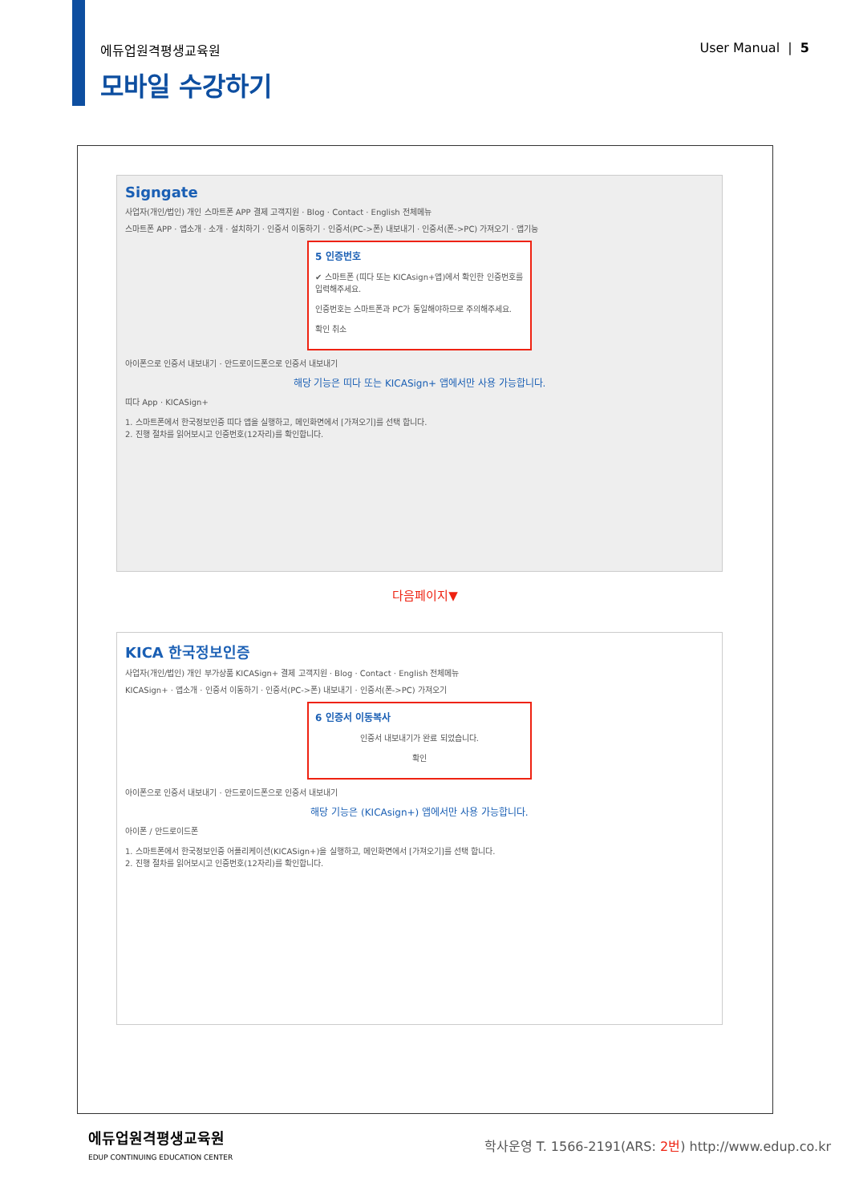에듀업원격평생교육원 User Manual | 5
모바일 수강하기
Signgate
사업자(개인/법인) 개인 스마트폰 APP 결제 고객지원 · Blog · Contact · English 전체메뉴
스마트폰 APP · 앱소개 · 소개 · 설치하기 · 인증서 이동하기 · 인증서(PC->폰) 내보내기 · 인증서(폰->PC) 가져오기 · 앱기능
5 인증번호
✔ 스마트폰 (띠다 또는 KICAsign+앱)에서 확인한 인증번호를 입력해주세요.
인증번호는 스마트폰과 PC가 동일해야하므로 주의해주세요.
확인 취소
아이폰으로 인증서 내보내기 · 안드로이드폰으로 인증서 내보내기
해당 기능은 띠다 또는 KICASign+ 앱에서만 사용 가능합니다.
띠다 App · KICASign+
1. 스마트폰에서 한국정보인증 띠다 앱을 실행하고, 메인화면에서 [가져오기]를 선택 합니다.
2. 진행 절차를 읽어보시고 인증번호(12자리)를 확인합니다.
다음페이지▼
KICA 한국정보인증
사업자(개인/법인) 개인 부가상품 KICASign+ 결제 고객지원 · Blog · Contact · English 전체메뉴
KICASign+ · 앱소개 · 인증서 이동하기 · 인증서(PC->폰) 내보내기 · 인증서(폰->PC) 가져오기
6 인증서 이동복사
인증서 내보내기가 완료 되었습니다.
확인
아이폰으로 인증서 내보내기 · 안드로이드폰으로 인증서 내보내기
해당 기능은 (KICAsign+) 앱에서만 사용 가능합니다.
아이폰 / 안드로이드폰
1. 스마트폰에서 한국정보인증 어플리케이션(KICASign+)을 실행하고, 메인화면에서 [가져오기]를 선택 합니다.
2. 진행 절차를 읽어보시고 인증번호(12자리)를 확인합니다.
에듀업원격평생교육원
EDUP CONTINUING EDUCATION CENTER
학사운영 T. 1566-2191(ARS: 2번) http://www.edup.co.kr